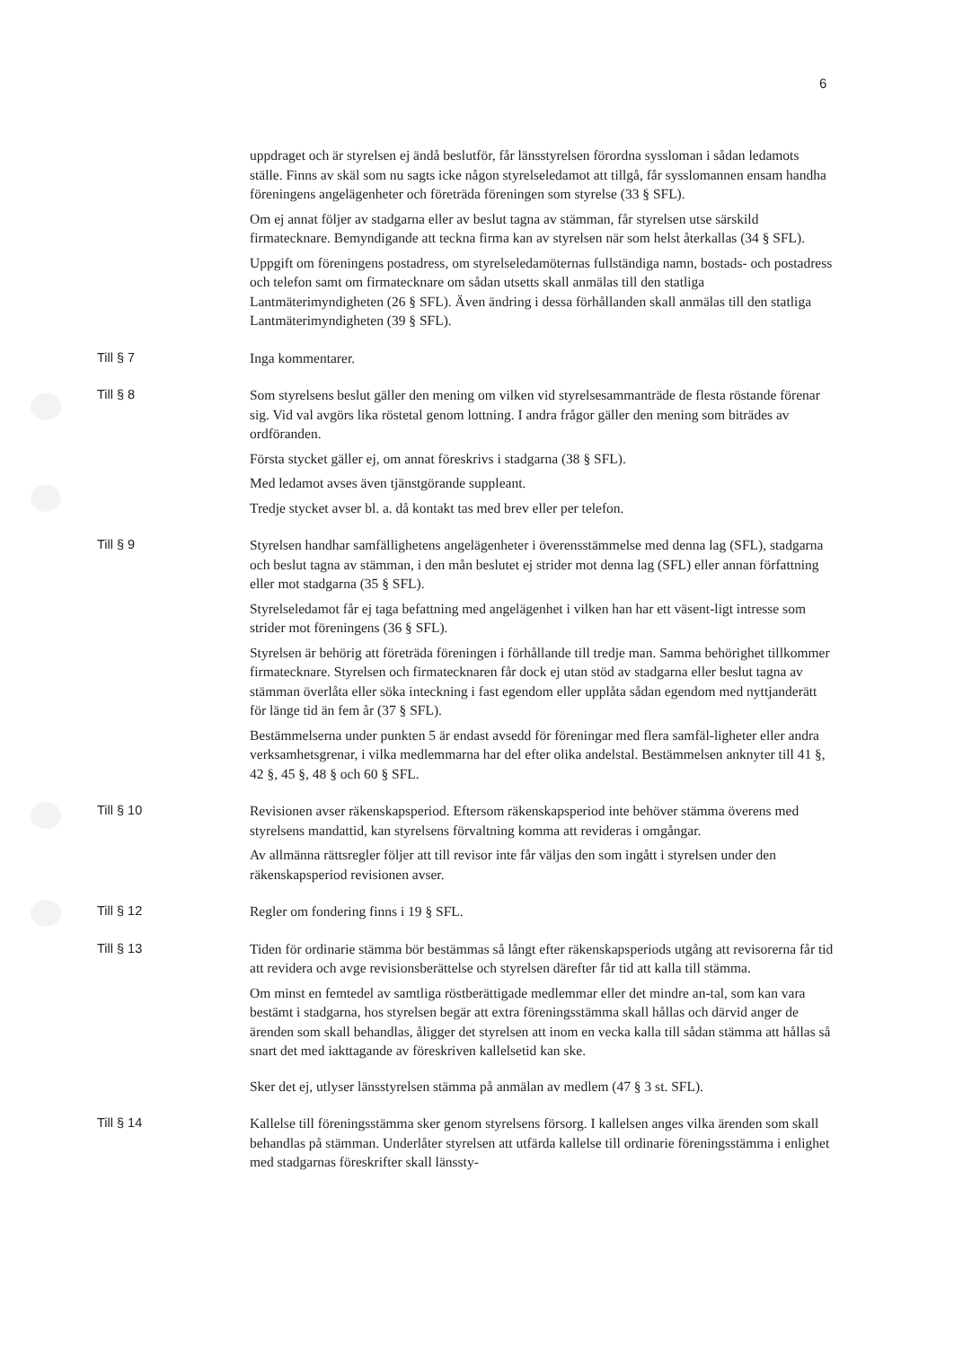6
uppdraget och är styrelsen ej ändå beslutför, får länsstyrelsen förordna syssloman i sådan ledamots ställe. Finns av skäl som nu sagts icke någon styrelseledamot att tillgå, får sysslomannen ensam handha föreningens angelägenheter och företräda föreningen som styrelse (33 § SFL).
Om ej annat följer av stadgarna eller av beslut tagna av stämman, får styrelsen utse särskild firmatecknare. Bemyndigande att teckna firma kan av styrelsen när som helst återkallas (34 § SFL).
Uppgift om föreningens postadress, om styrelseledamöternas fullständiga namn, bostads- och postadress och telefon samt om firmatecknare om sådan utsetts skall anmälas till den statliga Lantmäterimyndigheten (26 § SFL). Även ändring i dessa förhållanden skall anmälas till den statliga Lantmäterimyndigheten (39 § SFL).
Till § 7 Inga kommentarer.
Till § 8 Som styrelsens beslut gäller den mening om vilken vid styrelsesammanträde de flesta röstande förenar sig. Vid val avgörs lika röstetal genom lottning. I andra frågor gäller den mening som biträdes av ordföranden.
Första stycket gäller ej, om annat föreskrivs i stadgarna (38 § SFL).
Med ledamot avses även tjänstgörande suppleant.
Tredje stycket avser bl. a. då kontakt tas med brev eller per telefon.
Till § 9 Styrelsen handhar samfällighetens angelägenheter i överensstämmelse med denna lag (SFL), stadgarna och beslut tagna av stämman, i den mån beslutet ej strider mot denna lag (SFL) eller annan författning eller mot stadgarna (35 § SFL).
Styrelseledamot får ej taga befattning med angelägenhet i vilken han har ett väsent-ligt intresse som strider mot föreningens (36 § SFL).
Styrelsen är behörig att företräda föreningen i förhållande till tredje man. Samma behörighet tillkommer firmatecknare. Styrelsen och firmatecknaren får dock ej utan stöd av stadgarna eller beslut tagna av stämman överlåta eller söka inteckning i fast egendom eller upplåta sådan egendom med nyttjanderätt för länge tid än fem år (37 § SFL).
Bestämmelserna under punkten 5 är endast avsedd för föreningar med flera samfäl-ligheter eller andra verksamhetsgrenar, i vilka medlemmarna har del efter olika andelstal. Bestämmelsen anknyter till 41 §, 42 §, 45 §, 48 § och 60 § SFL.
Till § 10 Revisionen avser räkenskapsperiod. Eftersom räkenskapsperiod inte behöver stämma överens med styrelsens mandattid, kan styrelsens förvaltning komma att revideras i omgångar.
Av allmänna rättsregler följer att till revisor inte får väljas den som ingått i styrelsen under den räkenskapsperiod revisionen avser.
Till § 12 Regler om fondering finns i 19 § SFL.
Till § 13 Tiden för ordinarie stämma bör bestämmas så långt efter räkenskapsperiods utgång att revisorerna får tid att revidera och avge revisionsberättelse och styrelsen därefter får tid att kalla till stämma.
Om minst en femtedel av samtliga röstberättigade medlemmar eller det mindre an-tal, som kan vara bestämt i stadgarna, hos styrelsen begär att extra föreningsstämma skall hållas och därvid anger de ärenden som skall behandlas, åligger det styrelsen att inom en vecka kalla till sådan stämma att hållas så snart det med iakttagande av föreskriven kallelsetid kan ske.
Sker det ej, utlyser länsstyrelsen stämma på anmälan av medlem (47 § 3 st. SFL).
Till § 14 Kallelse till föreningsstämma sker genom styrelsens försorg. I kallelsen anges vilka ärenden som skall behandlas på stämman. Underlåter styrelsen att utfärda kallelse till ordinarie föreningsstämma i enlighet med stadgarnas föreskrifter skall länssty-